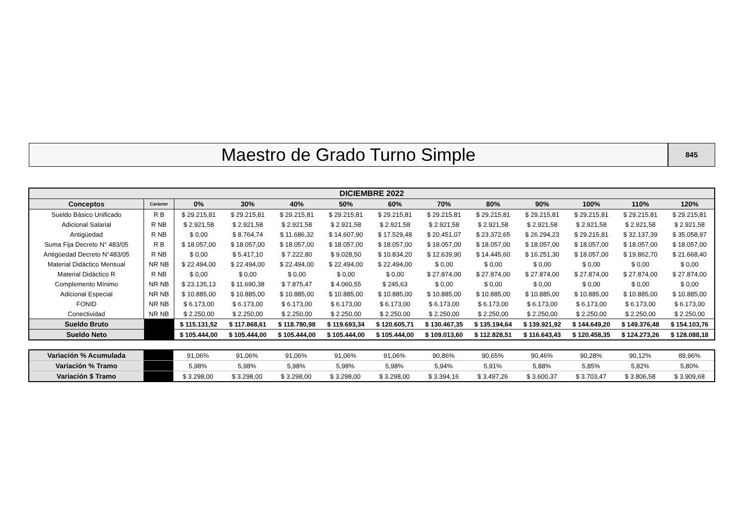Maestro de Grado Turno Simple
845
| DICIEMBRE 2022 | | | | | | | | | | | | |
| --- | --- | --- | --- | --- | --- | --- | --- | --- | --- | --- | --- | --- |
| Conceptos | Carácter | 0% | 30% | 40% | 50% | 60% | 70% | 80% | 90% | 100% | 110% | 120% |
| Sueldo Básico Unificado | R B | $ 29.215,81 | $ 29.215,81 | $ 29.215,81 | $ 29.215,81 | $ 29.215,81 | $ 29.215,81 | $ 29.215,81 | $ 29.215,81 | $ 29.215,81 | $ 29.215,81 | $ 29.215,81 |
| Adicional Salarial | R NB | $ 2.921,58 | $ 2.921,58 | $ 2.921,58 | $ 2.921,58 | $ 2.921,58 | $ 2.921,58 | $ 2.921,58 | $ 2.921,58 | $ 2.921,58 | $ 2.921,58 | $ 2.921,58 |
| Antigüedad | R NB | $ 0,00 | $ 8.764,74 | $ 11.686,32 | $ 14.607,90 | $ 17.529,48 | $ 20.451,07 | $ 23.372,65 | $ 26.294,23 | $ 29.215,81 | $ 32.137,39 | $ 35.058,97 |
| Suma Fija Decreto N° 483/05 | R B | $ 18.057,00 | $ 18.057,00 | $ 18.057,00 | $ 18.057,00 | $ 18.057,00 | $ 18.057,00 | $ 18.057,00 | $ 18.057,00 | $ 18.057,00 | $ 18.057,00 | $ 18.057,00 |
| Antigüedad Decreto N°483/05 | R NB | $ 0,00 | $ 5.417,10 | $ 7.222,80 | $ 9.028,50 | $ 10.834,20 | $ 12.639,90 | $ 14.445,60 | $ 16.251,30 | $ 18.057,00 | $ 19.862,70 | $ 21.668,40 |
| Material Didáctico Mensual | NR NB | $ 22.494,00 | $ 22.494,00 | $ 22.494,00 | $ 22.494,00 | $ 22.494,00 | $ 0,00 | $ 0,00 | $ 0,00 | $ 0,00 | $ 0,00 | $ 0,00 |
| Material Didáctico R | R NB | $ 0,00 | $ 0,00 | $ 0,00 | $ 0,00 | $ 0,00 | $ 27.874,00 | $ 27.874,00 | $ 27.874,00 | $ 27.874,00 | $ 27.874,00 | $ 27.874,00 |
| Complemento Mínimo | NR NB | $ 23.135,13 | $ 11.690,38 | $ 7.875,47 | $ 4.060,55 | $ 245,63 | $ 0,00 | $ 0,00 | $ 0,00 | $ 0,00 | $ 0,00 | $ 0,00 |
| Adicional Especial | NR NB | $ 10.885,00 | $ 10.885,00 | $ 10.885,00 | $ 10.885,00 | $ 10.885,00 | $ 10.885,00 | $ 10.885,00 | $ 10.885,00 | $ 10.885,00 | $ 10.885,00 | $ 10.885,00 |
| FONID | NR NB | $ 6.173,00 | $ 6.173,00 | $ 6.173,00 | $ 6.173,00 | $ 6.173,00 | $ 6.173,00 | $ 6.173,00 | $ 6.173,00 | $ 6.173,00 | $ 6.173,00 | $ 6.173,00 |
| Conectividad | NR NB | $ 2.250,00 | $ 2.250,00 | $ 2.250,00 | $ 2.250,00 | $ 2.250,00 | $ 2.250,00 | $ 2.250,00 | $ 2.250,00 | $ 2.250,00 | $ 2.250,00 | $ 2.250,00 |
| Sueldo Bruto | | $ 115.131,52 | $ 117.868,61 | $ 118.780,98 | $ 119.693,34 | $ 120.605,71 | $ 130.467,35 | $ 135.194,64 | $ 139.921,92 | $ 144.649,20 | $ 149.376,48 | $ 154.103,76 |
| Sueldo Neto | | $ 105.444,00 | $ 105.444,00 | $ 105.444,00 | $ 105.444,00 | $ 105.444,00 | $ 109.013,60 | $ 112.828,51 | $ 116.643,43 | $ 120.458,35 | $ 124.273,26 | $ 128.088,18 |
| Variación % Acumulada | | 91,06% | 91,06% | 91,06% | 91,06% | 91,06% | 90,86% | 90,65% | 90,46% | 90,28% | 90,12% | 89,96% |
| Variación % Tramo | | 5,98% | 5,98% | 5,98% | 5,98% | 5,98% | 5,94% | 5,91% | 5,88% | 5,85% | 5,82% | 5,80% |
| Variación $ Tramo | | $ 3.298,00 | $ 3.298,00 | $ 3.298,00 | $ 3.298,00 | $ 3.298,00 | $ 3.394,16 | $ 3.497,26 | $ 3.600,37 | $ 3.703,47 | $ 3.806,58 | $ 3.909,68 |